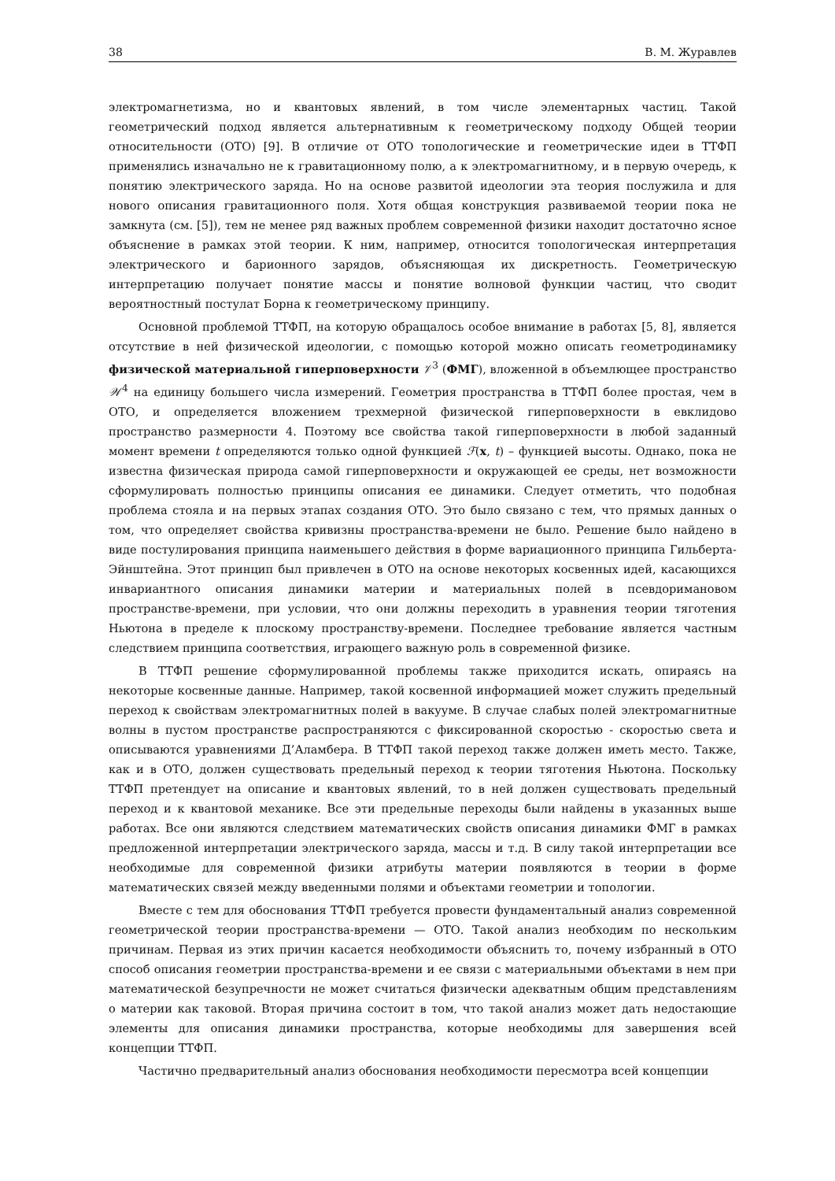38 В. М. Журавлев
электромагнетизма, но и квантовых явлений, в том числе элементарных частиц. Такой геометрический подход является альтернативным к геометрическому подходу Общей теории относительности (ОТО) [9]. В отличие от ОТО топологические и геометрические идеи в ТТФП применялись изначально не к гравитационному полю, а к электромагнитному, и в первую очередь, к понятию электрического заряда. Но на основе развитой идеологии эта теория послужила и для нового описания гравитационного поля. Хотя общая конструкция развиваемой теории пока не замкнута (см. [5]), тем не менее ряд важных проблем современной физики находит достаточно ясное объяснение в рамках этой теории. К ним, например, относится топологическая интерпретация электрического и барионного зарядов, объясняющая их дискретность. Геометрическую интерпретацию получает понятие массы и понятие волновой функции частиц, что сводит вероятностный постулат Борна к геометрическому принципу.
Основной проблемой ТТФП, на которую обращалось особое внимание в работах [5, 8], является отсутствие в ней физической идеологии, с помощью которой можно описать геометродинамику физической материальной гиперповерхности 𝒱<sup>3</sup> (ФМГ), вложенной в объемлющее пространство 𝒲<sup>4</sup> на единицу большего числа измерений. Геометрия пространства в ТТФП более простая, чем в ОТО, и определяется вложением трехмерной физической гиперповерхности в евклидово пространство размерности 4. Поэтому все свойства такой гиперповерхности в любой заданный момент времени t определяются только одной функцией ℱ(x, t) – функцией высоты. Однако, пока не известна физическая природа самой гиперповерхности и окружающей ее среды, нет возможности сформулировать полностью принципы описания ее динамики. Следует отметить, что подобная проблема стояла и на первых этапах создания ОТО. Это было связано с тем, что прямых данных о том, что определяет свойства кривизны пространства-времени не было. Решение было найдено в виде постулирования принципа наименьшего действия в форме вариационного принципа Гильберта-Эйнштейна. Этот принцип был привлечен в ОТО на основе некоторых косвенных идей, касающихся инвариантного описания динамики материи и материальных полей в псевдоримановом пространстве-времени, при условии, что они должны переходить в уравнения теории тяготения Ньютона в пределе к плоскому пространству-времени. Последнее требование является частным следствием принципа соответствия, играющего важную роль в современной физике.
В ТТФП решение сформулированной проблемы также приходится искать, опираясь на некоторые косвенные данные. Например, такой косвенной информацией может служить предельный переход к свойствам электромагнитных полей в вакууме. В случае слабых полей электромагнитные волны в пустом пространстве распространяются с фиксированной скоростью - скоростью света и описываются уравнениями Д’Аламбера. В ТТФП такой переход также должен иметь место. Также, как и в ОТО, должен существовать предельный переход к теории тяготения Ньютона. Поскольку ТТФП претендует на описание и квантовых явлений, то в ней должен существовать предельный переход и к квантовой механике. Все эти предельные переходы были найдены в указанных выше работах. Все они являются следствием математических свойств описания динамики ФМГ в рамках предложенной интерпретации электрического заряда, массы и т.д. В силу такой интерпретации все необходимые для современной физики атрибуты материи появляются в теории в форме математических связей между введенными полями и объектами геометрии и топологии.
Вместе с тем для обоснования ТТФП требуется провести фундаментальный анализ современной геометрической теории пространства-времени — ОТО. Такой анализ необходим по нескольким причинам. Первая из этих причин касается необходимости объяснить то, почему избранный в ОТО способ описания геометрии пространства-времени и ее связи с материальными объектами в нем при математической безупречности не может считаться физически адекватным общим представлениям о материи как таковой. Вторая причина состоит в том, что такой анализ может дать недостающие элементы для описания динамики пространства, которые необходимы для завершения всей концепции ТТФП.
Частично предварительный анализ обоснования необходимости пересмотра всей концепции